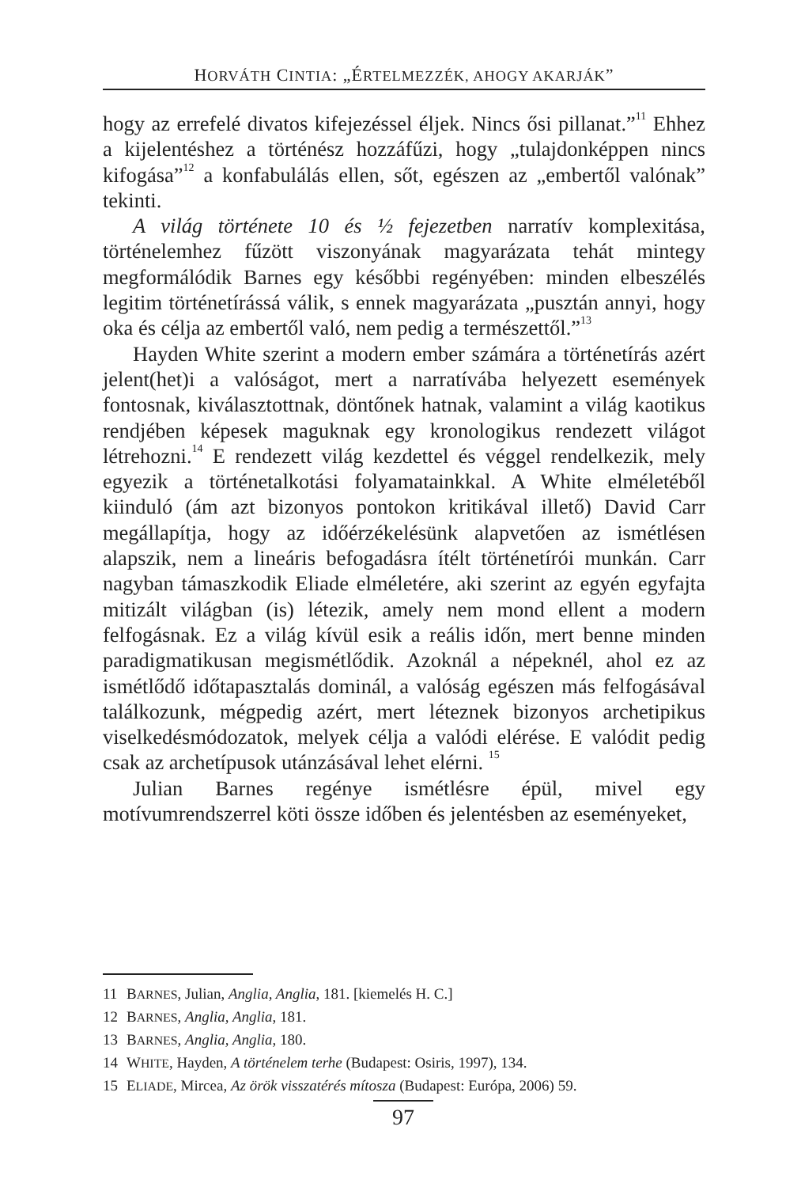HORVÁTH CINTIA: „ÉRTELMEZZÉK, AHOGY AKARJÁK”
hogy az errefelé divatos kifejezéssel éljek. Nincs ősi pillanat.”<sup>11</sup> Ehhez a kijelentéshez a történész hozzáfűzi, hogy „tulajdonképpen nincs kifogása”<sup>12</sup> a konfabulálás ellen, sőt, egészen az „embertől valónak” tekinti.
A világ története 10 és ½ fejezetben narratív komplexitása, történelemhez fűzött viszonyának magyarázata tehát mintegy megformálódik Barnes egy későbbi regényében: minden elbeszélés legitim történetírássá válik, s ennek magyarázata „pusztán annyi, hogy oka és célja az embertől való, nem pedig a természettől.”<sup>13</sup>
Hayden White szerint a modern ember számára a történetírás azért jelent(het)i a valóságot, mert a narratívába helyezett események fontosnak, kiválasztottnak, döntőnek hatnak, valamint a világ kaotikus rendjében képesek maguknak egy kronologikus rendezett világot létrehozni.<sup>14</sup> E rendezett világ kezdettel és véggel rendelkezik, mely egyezik a történetalkotási folyamatainkkal. A White elméletéből kiinduló (ám azt bizonyos pontokon kritikával illető) David Carr megállapítja, hogy az időérzékelésünk alapvetően az ismétlésen alapszik, nem a lineáris befogadásra ítélt történetírói munkán. Carr nagyban támaszkodik Eliade elméletére, aki szerint az egyén egyfajta mitizált világban (is) létezik, amely nem mond ellent a modern felfogásnak. Ez a világ kívül esik a reális időn, mert benne minden paradigmatikusan megismétlődik. Azoknál a népeknél, ahol ez az ismétlődő időtapasztalás dominál, a valóság egészen más felfogásával találkozunk, mégpedig azért, mert léteznek bizonyos archetipikus viselkedésmódozatok, melyek célja a valódi elérése. E valódit pedig csak az archetípusok utánzásával lehet elérni. <sup>15</sup>
Julian Barnes regénye ismétlésre épül, mivel egy motívumrendszerrel köti össze időben és jelentésben az eseményeket,
11 BARNES, Julian, Anglia, Anglia, 181. [kiemelés H. C.]
12 BARNES, Anglia, Anglia, 181.
13 BARNES, Anglia, Anglia, 180.
14 WHITE, Hayden, A történelem terhe (Budapest: Osiris, 1997), 134.
15 ELIADE, Mircea, Az örök visszatérés mítosza (Budapest: Európa, 2006) 59.
97